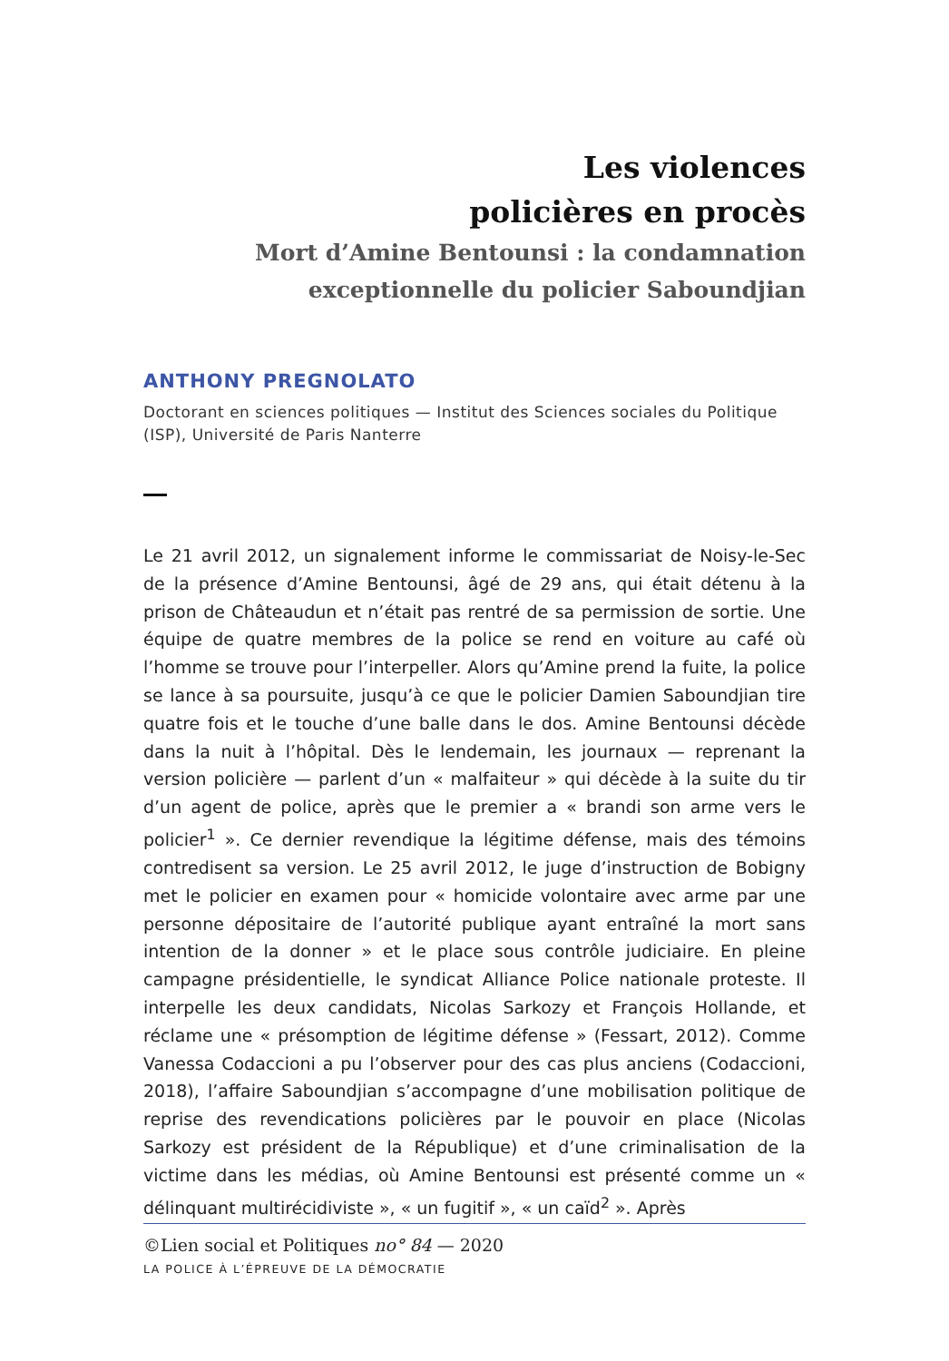Les violences
policières en procès
Mort d’Amine Bentounsi : la condamnation
exceptionnelle du policier Saboundjian
ANTHONY PREGNOLATO
Doctorant en sciences politiques — Institut des Sciences sociales du Politique (ISP), Université de Paris Nanterre
Le 21 avril 2012, un signalement informe le commissariat de Noisy-le-Sec de la présence d’Amine Bentounsi, âgé de 29 ans, qui était détenu à la prison de Châteaudun et n’était pas rentré de sa permission de sortie. Une équipe de quatre membres de la police se rend en voiture au café où l’homme se trouve pour l’interpeller. Alors qu’Amine prend la fuite, la police se lance à sa poursuite, jusqu’à ce que le policier Damien Saboundjian tire quatre fois et le touche d’une balle dans le dos. Amine Bentounsi décède dans la nuit à l’hôpital. Dès le lendemain, les journaux — reprenant la version policière — parlent d’un « malfaiteur » qui décède à la suite du tir d’un agent de police, après que le premier a « brandi son arme vers le policier<sup>1</sup> ». Ce dernier revendique la légitime défense, mais des témoins contredisent sa version. Le 25 avril 2012, le juge d’instruction de Bobigny met le policier en examen pour « homicide volontaire avec arme par une personne dépositaire de l’autorité publique ayant entraîné la mort sans intention de la donner » et le place sous contrôle judiciaire. En pleine campagne présidentielle, le syndicat Alliance Police nationale proteste. Il interpelle les deux candidats, Nicolas Sarkozy et François Hollande, et réclame une « présomption de légitime défense » (Fessart, 2012). Comme Vanessa Codaccioni a pu l’observer pour des cas plus anciens (Codaccioni, 2018), l’affaire Saboundjian s’accompagne d’une mobilisation politique de reprise des revendications policières par le pouvoir en place (Nicolas Sarkozy est président de la République) et d’une criminalisation de la victime dans les médias, où Amine Bentounsi est présenté comme un « délinquant multirécidiviste », « un fugitif », « un caïd<sup>2</sup> ». Après
©Lien social et Politiques no° 84 — 2020
LA POLICE À L’ÉPREUVE DE LA DÉMOCRATIE